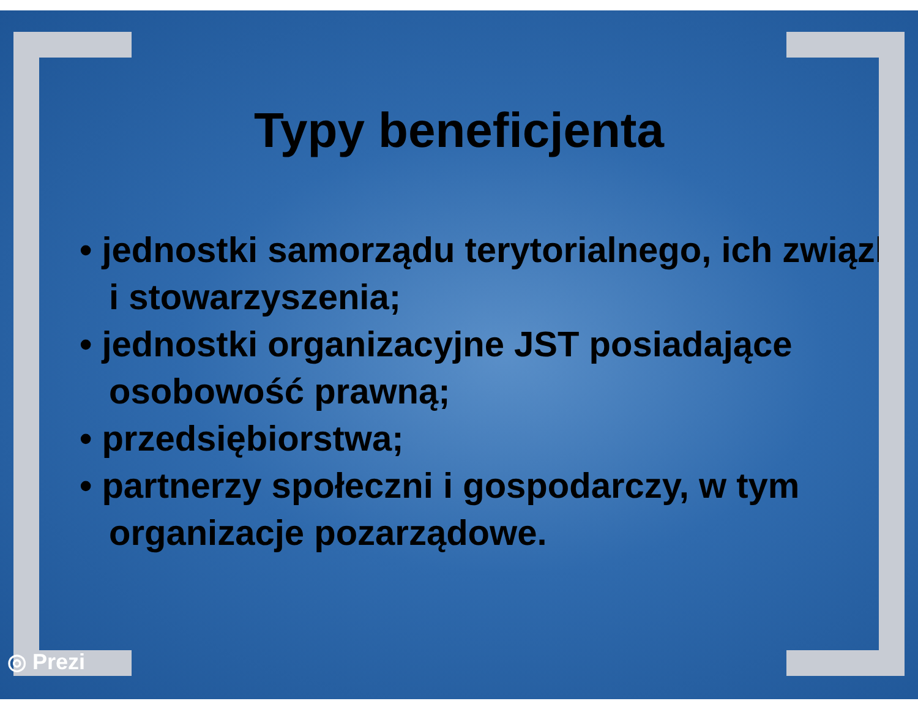Typy beneficjenta
• jednostki samorządu terytorialnego, ich związki i stowarzyszenia;
• jednostki organizacyjne JST posiadające osobowość prawną;
• przedsiębiorstwa;
• partnerzy społeczni i gospodarczy, w tym organizacje pozarządowe.
◎ Prezi